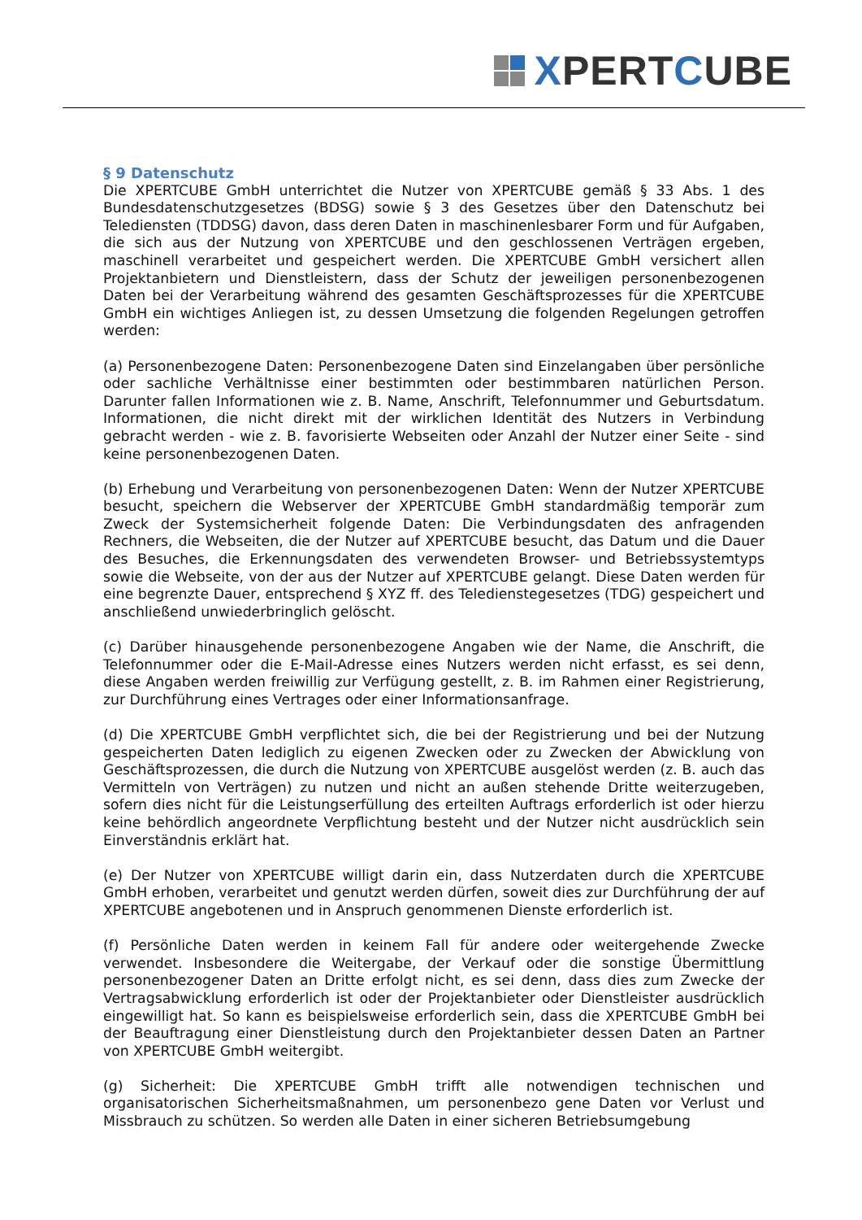XPERTCUBE
§ 9 Datenschutz
Die XPERTCUBE GmbH unterrichtet die Nutzer von XPERTCUBE gemäß § 33 Abs. 1 des Bundesdatenschutzgesetzes (BDSG) sowie § 3 des Gesetzes über den Datenschutz bei Telediensten (TDDSG) davon, dass deren Daten in maschinenlesbarer Form und für Aufgaben, die sich aus der Nutzung von XPERTCUBE und den geschlossenen Verträgen ergeben, maschinell verarbeitet und gespeichert werden. Die XPERTCUBE GmbH versichert allen Projektanbietern und Dienstleistern, dass der Schutz der jeweiligen personenbezogenen Daten bei der Verarbeitung während des gesamten Geschäftsprozesses für die XPERTCUBE GmbH ein wichtiges Anliegen ist, zu dessen Umsetzung die folgenden Regelungen getroffen werden:
(a) Personenbezogene Daten: Personenbezogene Daten sind Einzelangaben über persönliche oder sachliche Verhältnisse einer bestimmten oder bestimmbaren natürlichen Person. Darunter fallen Informationen wie z. B. Name, Anschrift, Telefonnummer und Geburtsdatum. Informationen, die nicht direkt mit der wirklichen Identität des Nutzers in Verbindung gebracht werden - wie z. B. favorisierte Webseiten oder Anzahl der Nutzer einer Seite - sind keine personenbezogenen Daten.
(b) Erhebung und Verarbeitung von personenbezogenen Daten: Wenn der Nutzer XPERTCUBE besucht, speichern die Webserver der XPERTCUBE GmbH standardmäßig temporär zum Zweck der Systemsicherheit folgende Daten: Die Verbindungsdaten des anfragenden Rechners, die Webseiten, die der Nutzer auf XPERTCUBE besucht, das Datum und die Dauer des Besuches, die Erkennungsdaten des verwendeten Browser- und Betriebssystemtyps sowie die Webseite, von der aus der Nutzer auf XPERTCUBE gelangt. Diese Daten werden für eine begrenzte Dauer, entsprechend § XYZ ff. des Teledienstegesetzes (TDG) gespeichert und anschließend unwiederbringlich gelöscht.
(c) Darüber hinausgehende personenbezogene Angaben wie der Name, die Anschrift, die Telefonnummer oder die E-Mail-Adresse eines Nutzers werden nicht erfasst, es sei denn, diese Angaben werden freiwillig zur Verfügung gestellt, z. B. im Rahmen einer Registrierung, zur Durchführung eines Vertrages oder einer Informationsanfrage.
(d) Die XPERTCUBE GmbH verpflichtet sich, die bei der Registrierung und bei der Nutzung gespeicherten Daten lediglich zu eigenen Zwecken oder zu Zwecken der Abwicklung von Geschäftsprozessen, die durch die Nutzung von XPERTCUBE ausgelöst werden (z. B. auch das Vermitteln von Verträgen) zu nutzen und nicht an außen stehende Dritte weiterzugeben, sofern dies nicht für die Leistungserfüllung des erteilten Auftrags erforderlich ist oder hierzu keine behördlich angeordnete Verpflichtung besteht und der Nutzer nicht ausdrücklich sein Einverständnis erklärt hat.
(e) Der Nutzer von XPERTCUBE willigt darin ein, dass Nutzerdaten durch die XPERTCUBE GmbH erhoben, verarbeitet und genutzt werden dürfen, soweit dies zur Durchführung der auf XPERTCUBE angebotenen und in Anspruch genommenen Dienste erforderlich ist.
(f) Persönliche Daten werden in keinem Fall für andere oder weitergehende Zwecke verwendet. Insbesondere die Weitergabe, der Verkauf oder die sonstige Übermittlung personenbezogener Daten an Dritte erfolgt nicht, es sei denn, dass dies zum Zwecke der Vertragsabwicklung erforderlich ist oder der Projektanbieter oder Dienstleister ausdrücklich eingewilligt hat. So kann es beispielsweise erforderlich sein, dass die XPERTCUBE GmbH bei der Beauftragung einer Dienstleistung durch den Projektanbieter dessen Daten an Partner von XPERTCUBE GmbH weitergibt.
(g) Sicherheit: Die XPERTCUBE GmbH trifft alle notwendigen technischen und organisatorischen Sicherheitsmaßnahmen, um personenbezo gene Daten vor Verlust und Missbrauch zu schützen. So werden alle Daten in einer sicheren Betriebsumgebung